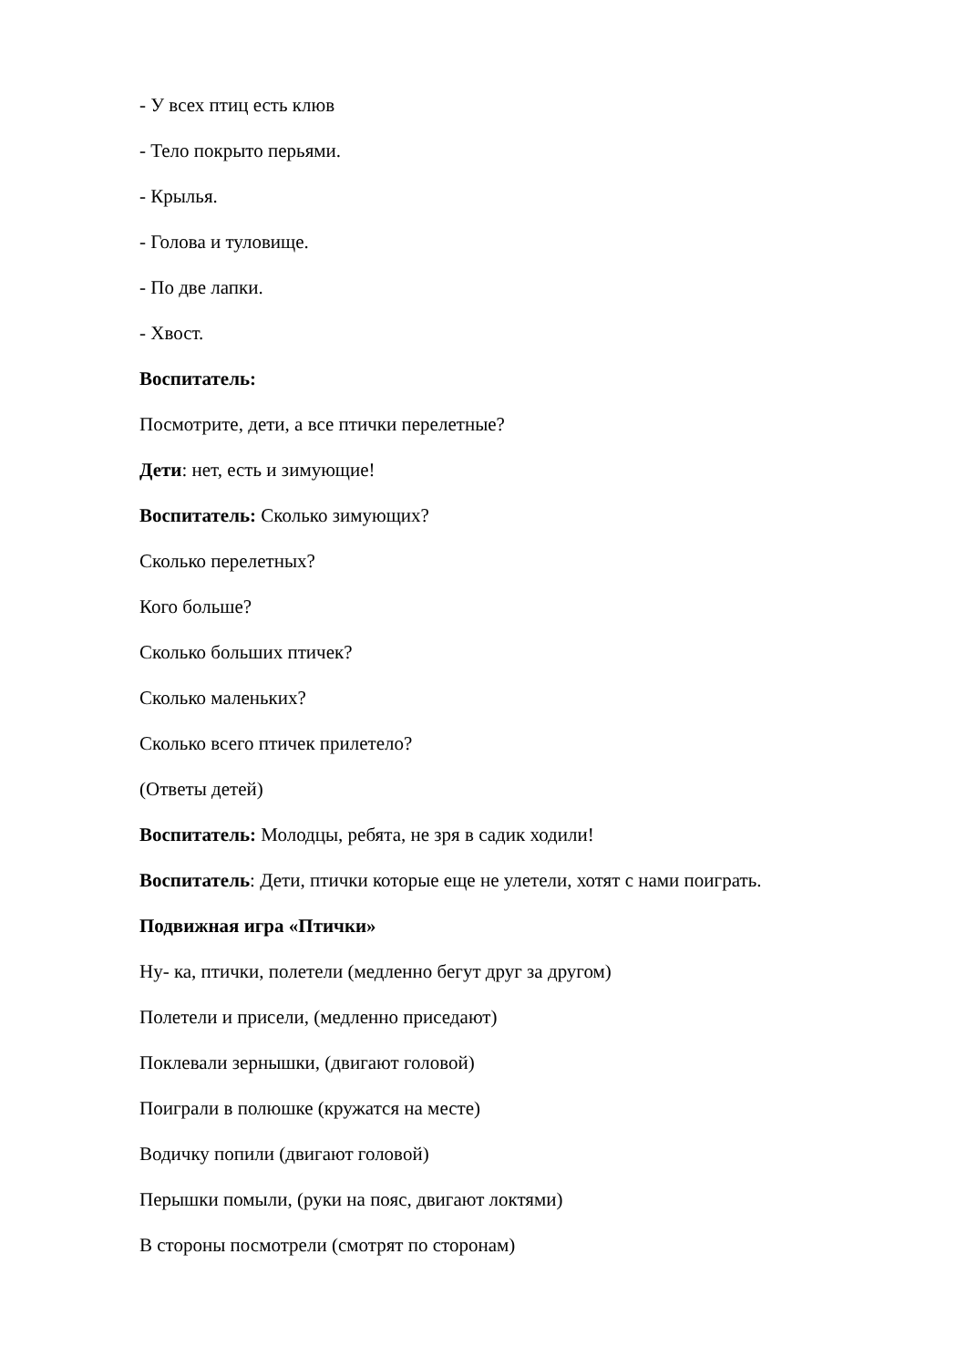- У всех птиц есть клюв
- Тело покрыто перьями.
- Крылья.
- Голова и туловище.
- По две лапки.
- Хвост.
Воспитатель:
Посмотрите, дети, а все птички перелетные?
Дети: нет, есть и зимующие!
Воспитатель: Сколько зимующих?
Сколько перелетных?
Кого больше?
Сколько больших птичек?
Сколько маленьких?
Сколько всего птичек прилетело?
(Ответы детей)
Воспитатель: Молодцы, ребята, не зря в садик ходили!
Воспитатель: Дети, птички которые еще не улетели, хотят с нами поиграть.
Подвижная игра «Птички»
Ну- ка, птички, полетели (медленно бегут друг за другом)
Полетели и присели, (медленно приседают)
Поклевали зернышки, (двигают головой)
Поиграли в полюшке (кружатся на месте)
Водичку попили (двигают головой)
Перышки помыли, (руки на пояс, двигают локтями)
В стороны посмотрели (смотрят по сторонам)